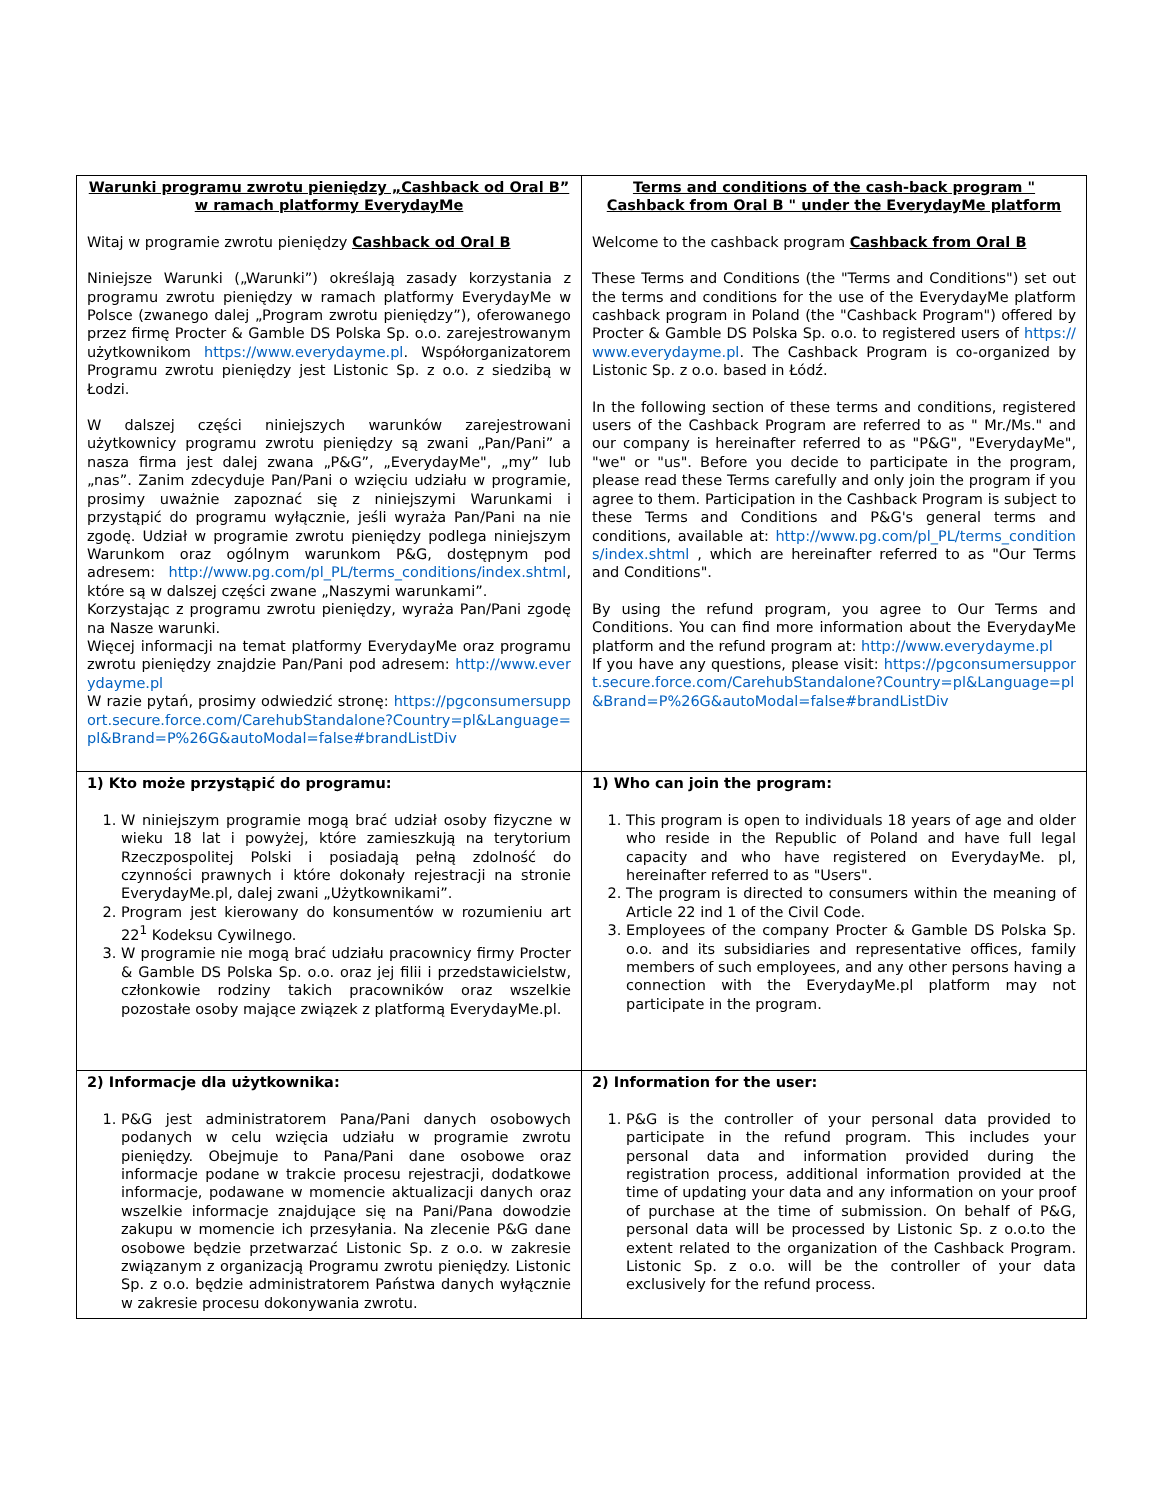| Warunki programu zwrotu pieniędzy „Cashback od Oral B” w ramach platformy EverydayMe Witaj w programie zwrotu pieniędzy Cashback od Oral B Niniejsze Warunki („Warunki”) określają zasady korzystania z programu zwrotu pieniędzy w ramach platformy EverydayMe w Polsce (zwanego dalej „Program zwrotu pieniędzy”), oferowanego przez firmę Procter & Gamble DS Polska Sp. o.o. zarejestrowanym użytkownikom https://www.everydayme.pl . Współorganizatorem Programu zwrotu pieniędzy jest Listonic Sp. z o.o. z siedzibą w Łodzi. W dalszej części niniejszych warunków zarejestrowani użytkownicy programu zwrotu pieniędzy są zwani „Pan/Pani” a nasza firma jest dalej zwana „P&G”, „EverydayMe", „my” lub „nas”. Zanim zdecyduje Pan/Pani o wzięciu udziału w programie, prosimy uważnie zapoznać się z niniejszymi Warunkami i przystąpić do programu wyłącznie, jeśli wyraża Pan/Pani na nie zgodę. Udział w programie zwrotu pieniędzy podlega niniejszym Warunkom oraz ogólnym warunkom P&G, dostępnym pod adresem: http://www.pg.com/pl_PL/terms_conditions/index.shtml , które są w dalszej części zwane „Naszymi warunkami”. Korzystając z programu zwrotu pieniędzy, wyraża Pan/Pani zgodę na Nasze warunki. Więcej informacji na temat platformy EverydayMe oraz programu zwrotu pieniędzy znajdzie Pan/Pani pod adresem: http://www.everydayme.pl W razie pytań, prosimy odwiedzić stronę: https://pgconsumersupport.secure.force.com/CarehubStandalone?Country=pl&Language=pl&Brand=P%26G&autoModal=false#brandListDiv | Terms and conditions of the cash-back program " Cashback from Oral B " under the EverydayMe platform Welcome to the cashback program Cashback from Oral B These Terms and Conditions (the "Terms and Conditions") set out the terms and conditions for the use of the EverydayMe platform cashback program in Poland (the "Cashback Program") offered by Procter & Gamble DS Polska Sp. o.o. to registered users of https://www.everydayme.pl . The Cashback Program is co-organized by Listonic Sp. z o.o. based in Łódź. In the following section of these terms and conditions, registered users of the Cashback Program are referred to as " Mr./Ms." and our company is hereinafter referred to as "P&G", "EverydayMe", "we" or "us". Before you decide to participate in the program, please read these Terms carefully and only join the program if you agree to them. Participation in the Cashback Program is subject to these Terms and Conditions and P&G's general terms and conditions, available at: http://www.pg.com/pl_PL/terms_conditions/index.shtml , which are hereinafter referred to as "Our Terms and Conditions". By using the refund program, you agree to Our Terms and Conditions. You can find more information about the EverydayMe platform and the refund program at: http://www.everydayme.pl If you have any questions, please visit: https://pgconsumersupport.secure.force.com/CarehubStandalone?Country=pl&Language=pl&Brand=P%26G&autoModal=false#brandListDiv |
| 1) Kto może przystąpić do programu: 1. W niniejszym programie mogą brać udział osoby fizyczne w wieku 18 lat i powyżej, które zamieszkują na terytorium Rzeczpospolitej Polski i posiadają pełną zdolność do czynności prawnych i które dokonały rejestracji na stronie EverydayMe.pl, dalej zwani „Użytkownikami”. 2. Program jest kierowany do konsumentów w rozumieniu art 22<sup>1</sup> Kodeksu Cywilnego. 3. W programie nie mogą brać udziału pracownicy firmy Procter & Gamble DS Polska Sp. o.o. oraz jej filii i przedstawicielstw, członkowie rodziny takich pracowników oraz wszelkie pozostałe osoby mające związek z platformą EverydayMe.pl. | 1) Who can join the program: 1. This program is open to individuals 18 years of age and older who reside in the Republic of Poland and have full legal capacity and who have registered on EverydayMe. pl, hereinafter referred to as "Users". 2. The program is directed to consumers within the meaning of Article 22 ind 1 of the Civil Code. 3. Employees of the company Procter & Gamble DS Polska Sp. o.o. and its subsidiaries and representative offices, family members of such employees, and any other persons having a connection with the EverydayMe.pl platform may not participate in the program. |
| 2) Informacje dla użytkownika: 1. P&G jest administratorem Pana/Pani danych osobowych podanych w celu wzięcia udziału w programie zwrotu pieniędzy. Obejmuje to Pana/Pani dane osobowe oraz informacje podane w trakcie procesu rejestracji, dodatkowe informacje, podawane w momencie aktualizacji danych oraz wszelkie informacje znajdujące się na Pani/Pana dowodzie zakupu w momencie ich przesyłania. Na zlecenie P&G dane osobowe będzie przetwarzać Listonic Sp. z o.o. w zakresie związanym z organizacją Programu zwrotu pieniędzy. Listonic Sp. z o.o. będzie administratorem Państwa danych wyłącznie w zakresie procesu dokonywania zwrotu. | 2) Information for the user: 1. P&G is the controller of your personal data provided to participate in the refund program. This includes your personal data and information provided during the registration process, additional information provided at the time of updating your data and any information on your proof of purchase at the time of submission. On behalf of P&G, personal data will be processed by Listonic Sp. z o.o.to the extent related to the organization of the Cashback Program. Listonic Sp. z o.o. will be the controller of your data exclusively for the refund process. |